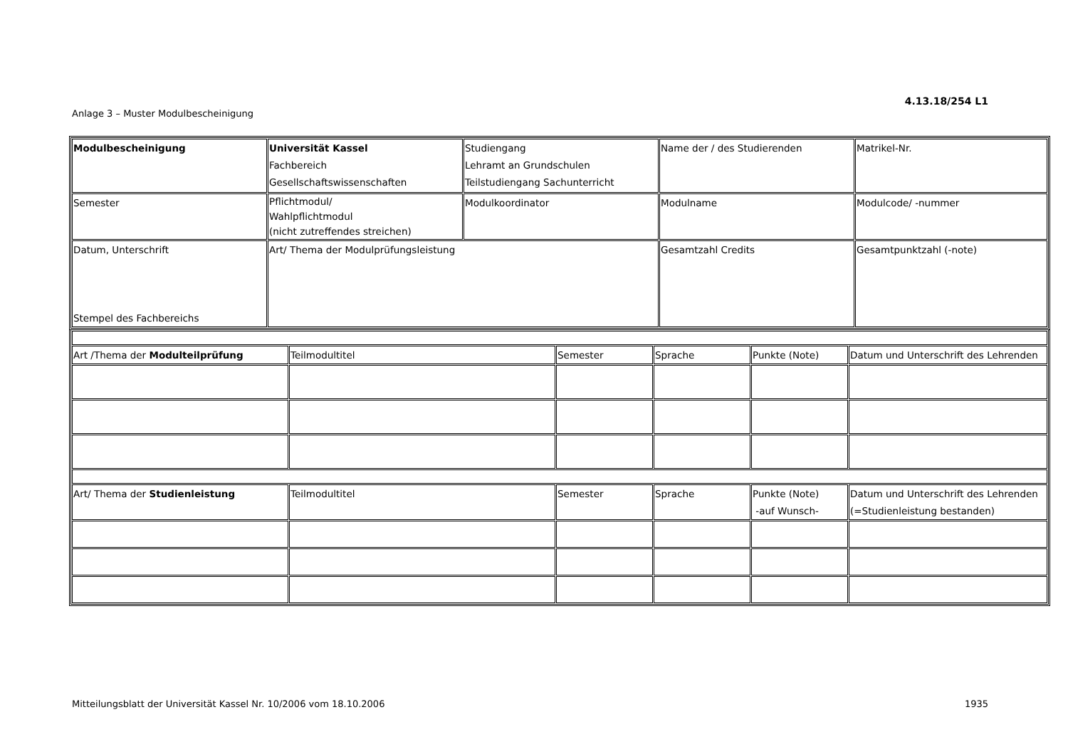4.13.18/254 L1
Anlage 3 – Muster Modulbescheinigung
| Modulbescheinigung | Universität Kassel Fachbereich Gesellschaftswissenschaften | Studiengang Lehramt an Grundschulen Teilstudiengang Sachunterricht | Name der / des Studierenden | Matrikel-Nr. |
| Semester | Pflichtmodul/ Wahlpflichtmodul (nicht zutreffendes streichen) | Modulkoordinator | Modulname | Modulcode/ -nummer |
| Datum, Unterschrift Stempel des Fachbereichs | Art/ Thema der Modulprüfungsleistung | | Gesamtzahl Credits | Gesamtpunktzahl (-note) |
| Art /Thema der Modulteilprüfung | Teilmodultitel | Semester | Sprache | Punkte (Note) | Datum und Unterschrift des Lehrenden |
| Art/ Thema der Studienleistung | Teilmodultitel | Semester | Sprache | Punkte (Note) -auf Wunsch- | Datum und Unterschrift des Lehrenden (=Studienleistung bestanden) |
Mitteilungsblatt der Universität Kassel Nr. 10/2006 vom 18.10.2006 1935